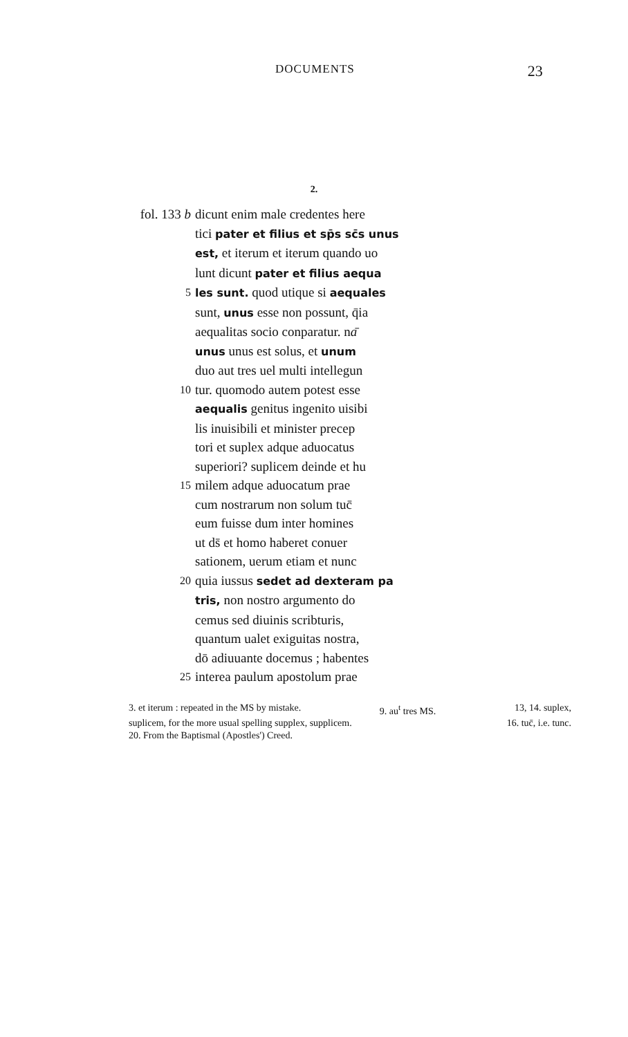DOCUMENTS 23
2.
fol. 133 b dicunt enim male credentes here
tici pater et filius et sp̄s sc̄s unus
est, et iterum et iterum quando uo
lunt dicunt pater et filius aequa
5 les sunt. quod utique si aequales
sunt, unus esse non possunt, q̄ia
aequalitas socio conparatur. nā
unus unus est solus, et unum
duo aut tres uel multi intellegun
10 tur. quomodo autem potest esse
aequalis genitus ingenito uisibi
lis inuisibili et minister precep
tori et suplex adque aduocatus
superiori? suplicem deinde et hu
15 milem adque aduocatum prae
cum nostrarum non solum tuc̄
eum fuisse dum inter homines
ut ds̄ et homo haberet conuer
sationem, uerum etiam et nunc
20 quia iussus sedet ad dexteram pa
tris, non nostro argumento do
cemus sed diuinis scribturis,
quantum ualet exiguitas nostra,
dō adiuuante docemus ; habentes
25 interea paulum apostolum prae
3. et iterum : repeated in the MS by mistake. 9. au<sup>t</sup> tres MS. 13, 14. suplex,
suplicem, for the more usual spelling supplex, supplicem. 16. tuc̄, i.e. tunc.
20. From the Baptismal (Apostles') Creed.